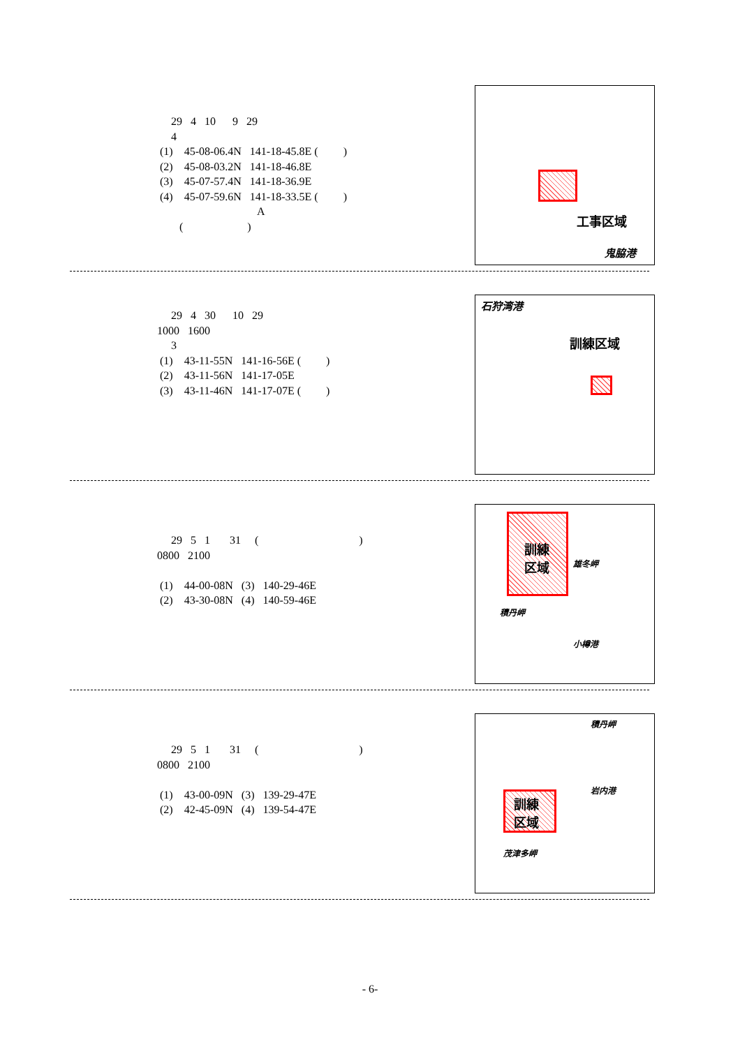29 4 10 9 29 4 (1) 45-08-06.4N 141-18-45.8E ( ) (2) 45-08-03.2N 141-18-46.8E (3) 45-07-57.4N 141-18-36.9E (4) 45-07-59.6N 141-18-33.5E ( ) A ( )
工事区域
鬼脇港
29 4 30 10 29 1000 1600 3 (1) 43-11-55N 141-16-56E ( ) (2) 43-11-56N 141-17-05E (3) 43-11-46N 141-17-07E ( )
石狩湾港
訓練区域
29 5 1 31 ( ) 0800 2100 (1) 44-00-08N (3) 140-29-46E (2) 43-30-08N (4) 140-59-46E
訓練
区域
雄冬岬
積丹岬
小樽港
29 5 1 31 ( ) 0800 2100 (1) 43-00-09N (3) 139-29-47E (2) 42-45-09N (4) 139-54-47E
積丹岬
訓練
区域
岩内港
茂津多岬
- 6-